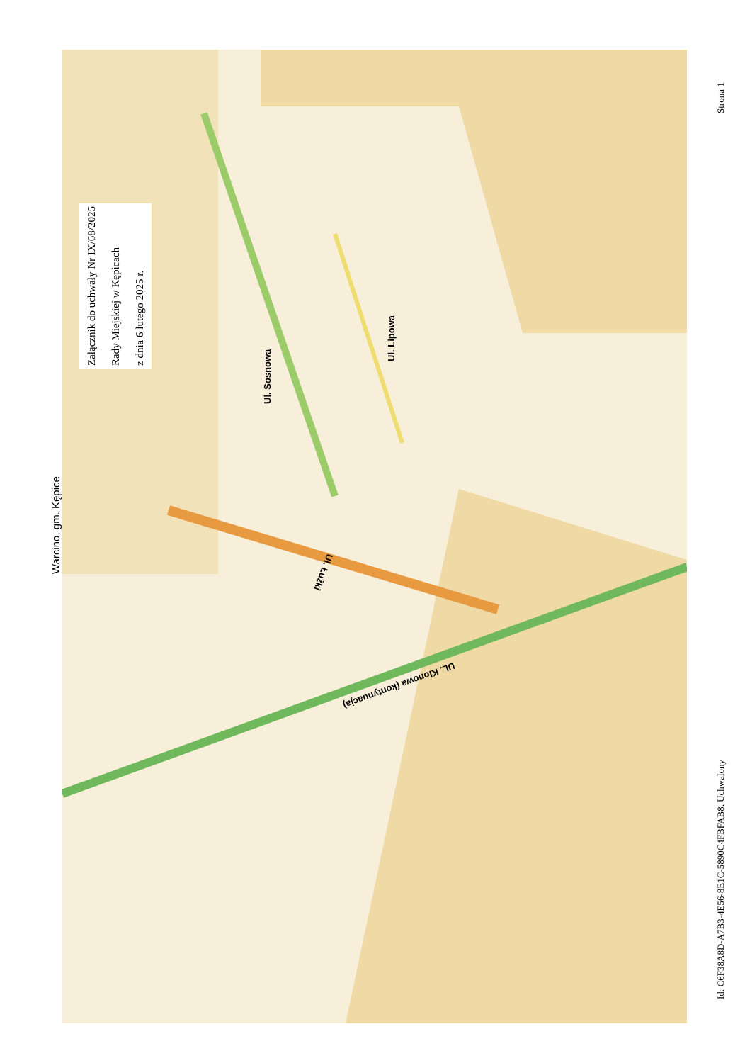Warcino, gm. Kępice
Załącznik do uchwały Nr IX/68/2025
Rady Miejskiej w Kępicach
z dnia 6 lutego 2025 r.
Ul. Sosnowa
Ul. Lipowa
Ul. Łużki
UL. Klonowa (kontynuacja)
Strona 1
Id: C6F38A8D-A7B3-4E56-8E1C-5890C4FBFAB8. Uchwalony